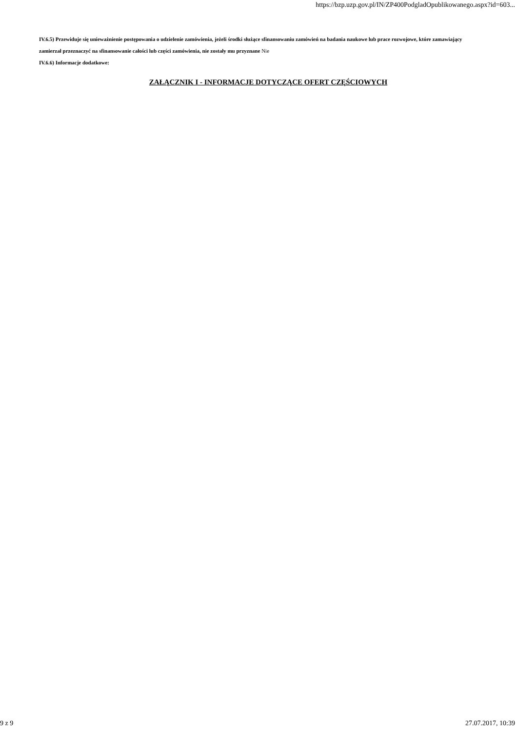https://bzp.uzp.gov.pl/IN/ZP400PodgladOpublikowanego.aspx?id=603...
IV.6.5) Przewiduje się unieważnienie postępowania o udzielenie zamówienia, jeżeli środki służące sfinansowaniu zamówień na badania naukowe lub prace rozwojowe, które zamawiający zamierzał przeznaczyć na sfinansowanie całości lub części zamówienia, nie zostały mu przyznane Nie
IV.6.6) Informacje dodatkowe:
ZAŁĄCZNIK I - INFORMACJE DOTYCZĄCE OFERT CZĘŚCIOWYCH
9 z 9 27.07.2017, 10:39